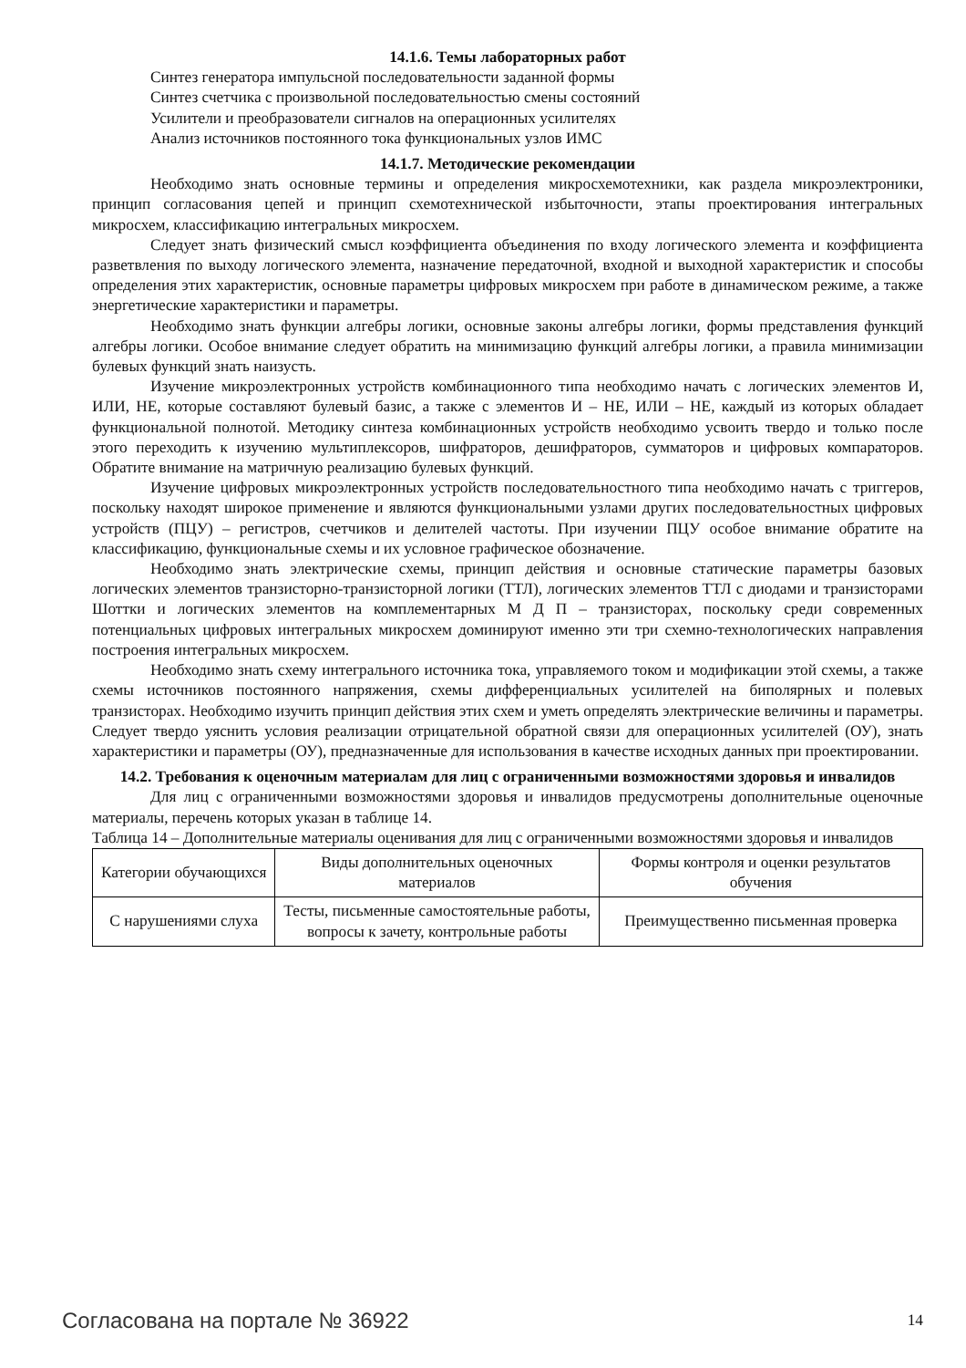14.1.6. Темы лабораторных работ
Синтез генератора импульсной последовательности заданной формы
Синтез счетчика с произвольной последовательностью смены состояний
Усилители и преобразователи сигналов на операционных усилителях
Анализ источников постоянного тока функциональных узлов ИМС
14.1.7. Методические рекомендации
Необходимо знать основные термины и определения микросхемотехники, как раздела микроэлектроники, принцип согласования цепей и принцип схемотехнической избыточности, этапы проектирования интегральных микросхем, классификацию интегральных микросхем.
Следует знать физический смысл коэффициента объединения по входу логического элемента и коэффициента разветвления по выходу логического элемента, назначение передаточной, входной и выходной характеристик и способы определения этих характеристик, основные параметры цифровых микросхем при работе в динамическом режиме, а также энергетические характеристики и параметры.
Необходимо знать функции алгебры логики, основные законы алгебры логики, формы представления функций алгебры логики. Особое внимание следует обратить на минимизацию функций алгебры логики, а правила минимизации булевых функций знать наизусть.
Изучение микроэлектронных устройств комбинационного типа необходимо начать с логических элементов И, ИЛИ, НЕ, которые составляют булевый базис, а также с элементов И – НЕ, ИЛИ – НЕ, каждый из которых обладает функциональной полнотой. Методику синтеза комбинационных устройств необходимо усвоить твердо и только после этого переходить к изучению мультиплексоров, шифраторов, дешифраторов, сумматоров и цифровых компараторов. Обратите внимание на матричную реализацию булевых функций.
Изучение цифровых микроэлектронных устройств последовательностного типа необходимо начать с триггеров, поскольку находят широкое применение и являются функциональными узлами других последовательностных цифровых устройств (ПЦУ) – регистров, счетчиков и делителей частоты. При изучении ПЦУ особое внимание обратите на классификацию, функциональные схемы и их условное графическое обозначение.
Необходимо знать электрические схемы, принцип действия и основные статические параметры базовых логических элементов транзисторно-транзисторной логики (ТТЛ), логических элементов ТТЛ с диодами и транзисторами Шоттки и логических элементов на комплементарных М Д П – транзисторах, поскольку среди современных потенциальных цифровых интегральных микросхем доминируют именно эти три схемно-технологических направления построения интегральных микросхем.
Необходимо знать схему интегрального источника тока, управляемого током и модификации этой схемы, а также схемы источников постоянного напряжения, схемы дифференциальных усилителей на биполярных и полевых транзисторах. Необходимо изучить принцип действия этих схем и уметь определять электрические величины и параметры. Следует твердо уяснить условия реализации отрицательной обратной связи для операционных усилителей (ОУ), знать характеристики и параметры (ОУ), предназначенные для использования в качестве исходных данных при проектировании.
14.2. Требования к оценочным материалам для лиц с ограниченными возможностями здоровья и инвалидов
Для лиц с ограниченными возможностями здоровья и инвалидов предусмотрены дополнительные оценочные материалы, перечень которых указан в таблице 14.
Таблица 14 – Дополнительные материалы оценивания для лиц с ограниченными возможностями здоровья и инвалидов
| Категории обучающихся | Виды дополнительных оценочных материалов | Формы контроля и оценки результатов обучения |
| С нарушениями слуха | Тесты, письменные самостоятельные работы, вопросы к зачету, контрольные работы | Преимущественно письменная проверка |
Согласована на портале № 36922 14